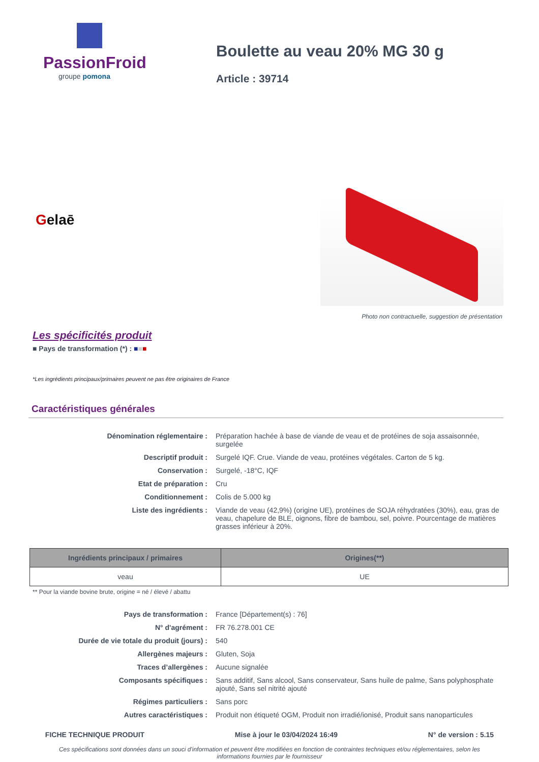PassionFroid
groupe pomona
Boulette au veau 20% MG 30 g
Article : 39714
Gelaē
Photo non contractuelle, suggestion de présentation
Les spécificités produit
■ Pays de transformation (*) : ■■■
*Les ingrédients principaux/primaires peuvent ne pas être originaires de France
Caractéristiques générales
| Dénomination réglementaire : | Préparation hachée à base de viande de veau et de protéines de soja assaisonnée, surgelée |
| Descriptif produit : | Surgelé IQF. Crue. Viande de veau, protéines végétales. Carton de 5 kg. |
| Conservation : | Surgelé, -18°C, IQF |
| Etat de préparation : | Cru |
| Conditionnement : | Colis de 5.000 kg |
| Liste des ingrédients : | Viande de veau (42,9%) (origine UE), protéines de SOJA réhydratées (30%), eau, gras de veau, chapelure de BLE, oignons, fibre de bambou, sel, poivre. Pourcentage de matières grasses inférieur à 20%. |
| Ingrédients principaux / primaires | Origines(**) |
| --- | --- |
| veau | UE |
** Pour la viande bovine brute, origine = né / élevé / abattu
| Pays de transformation : | France [Département(s) : 76] |
| N° d'agrément : | FR 76.278.001 CE |
| Durée de vie totale du produit (jours) : | 540 |
| Allergènes majeurs : | Gluten, Soja |
| Traces d’allergènes : | Aucune signalée |
| Composants spécifiques : | Sans additif, Sans alcool, Sans conservateur, Sans huile de palme, Sans polyphosphate ajouté, Sans sel nitrité ajouté |
| Régimes particuliers : | Sans porc |
| Autres caractéristiques : | Produit non étiqueté OGM, Produit non irradié/ionisé, Produit sans nanoparticules |
FICHE TECHNIQUE PRODUIT Mise à jour le 03/04/2024 16:49 N° de version : 5.15
Ces spécifications sont données dans un souci d'information et peuvent être modifiées en fonction de contraintes techniques et/ou réglementaires, selon les informations fournies par le fournisseur